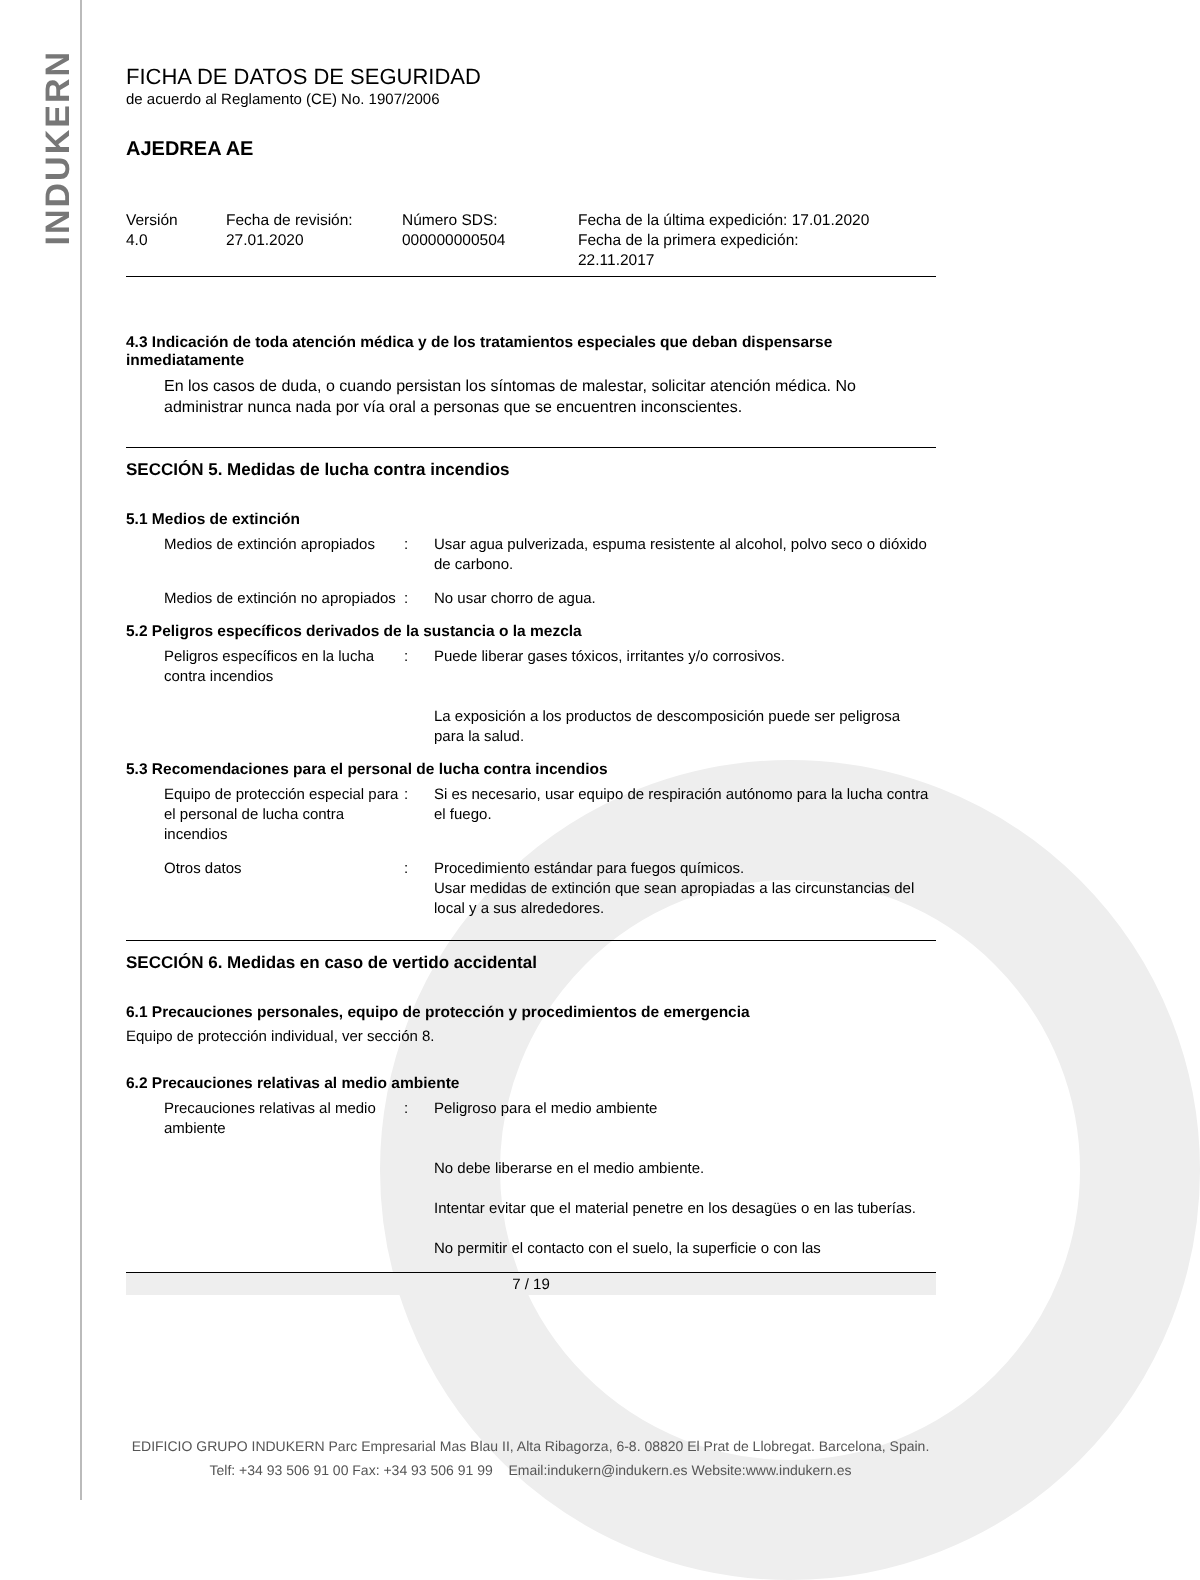INDUKERN
FICHA DE DATOS DE SEGURIDAD
de acuerdo al Reglamento (CE) No. 1907/2006
AJEDREA AE
| Versión 4.0 | Fecha de revisión: 27.01.2020 | Número SDS: 000000000504 | Fecha de la última expedición: 17.01.2020 Fecha de la primera expedición: 22.11.2017 |
4.3 Indicación de toda atención médica y de los tratamientos especiales que deban dispensarse inmediatamente
En los casos de duda, o cuando persistan los síntomas de malestar, solicitar atención médica. No administrar nunca nada por vía oral a personas que se encuentren inconscientes.
SECCIÓN 5. Medidas de lucha contra incendios
5.1 Medios de extinción
| Medios de extinción apropiados | : | Usar agua pulverizada, espuma resistente al alcohol, polvo seco o dióxido de carbono. |
| Medios de extinción no apropiados | : | No usar chorro de agua. |
5.2 Peligros específicos derivados de la sustancia o la mezcla
| Peligros específicos en la lucha contra incendios | : | Puede liberar gases tóxicos, irritantes y/o corrosivos. La exposición a los productos de descomposición puede ser peligrosa para la salud. |
5.3 Recomendaciones para el personal de lucha contra incendios
| Equipo de protección especial para el personal de lucha contra incendios | : | Si es necesario, usar equipo de respiración autónomo para la lucha contra el fuego. |
| Otros datos | : | Procedimiento estándar para fuegos químicos. Usar medidas de extinción que sean apropiadas a las circunstancias del local y a sus alrededores. |
SECCIÓN 6. Medidas en caso de vertido accidental
6.1 Precauciones personales, equipo de protección y procedimientos de emergencia
Equipo de protección individual, ver sección 8.
6.2 Precauciones relativas al medio ambiente
| Precauciones relativas al medio ambiente | : | Peligroso para el medio ambiente No debe liberarse en el medio ambiente. Intentar evitar que el material penetre en los desagües o en las tuberías. No permitir el contacto con el suelo, la superficie o con las |
7 / 19
EDIFICIO GRUPO INDUKERN Parc Empresarial Mas Blau II, Alta Ribagorza, 6-8. 08820 El Prat de Llobregat. Barcelona, Spain.
Telf: +34 93 506 91 00 Fax: +34 93 506 91 99 Email:indukern@indukern.es Website:www.indukern.es